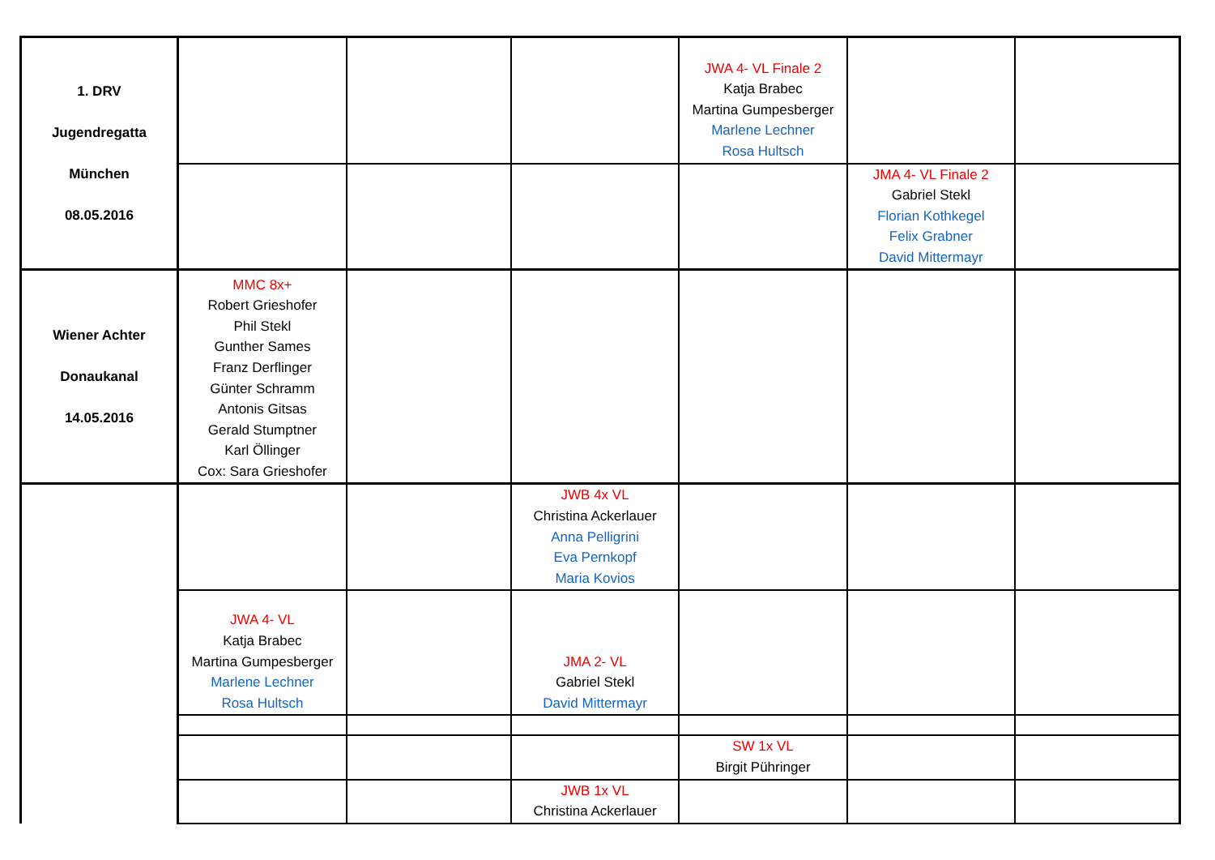| 1. DRV Jugendregatta München 08.05.2016 | | | | JWA 4- VL Finale 2 Katja Brabec Martina Gumpesberger Marlene Lechner Rosa Hultsch | | |
| | | | | | JMA 4- VL Finale 2 Gabriel Stekl Florian Kothkegel Felix Grabner David Mittermayr | |
| Wiener Achter Donaukanal 14.05.2016 | MMC 8x+ Robert Grieshofer Phil Stekl Gunther Sames Franz Derflinger Günter Schramm Antonis Gitsas Gerald Stumptner Karl Öllinger Cox: Sara Grieshofer | | | | | |
| | | | JWB 4x VL Christina Ackerlauer Anna Pelligrini Eva Pernkopf Maria Kovios | | | |
| | JWA 4- VL Katja Brabec Martina Gumpesberger Marlene Lechner Rosa Hultsch | | JMA 2- VL Gabriel Stekl David Mittermayr | | | |
| | | | | SW 1x VL Birgit Pühringer | | |
| | | | JWB 1x VL Christina Ackerlauer | | | |